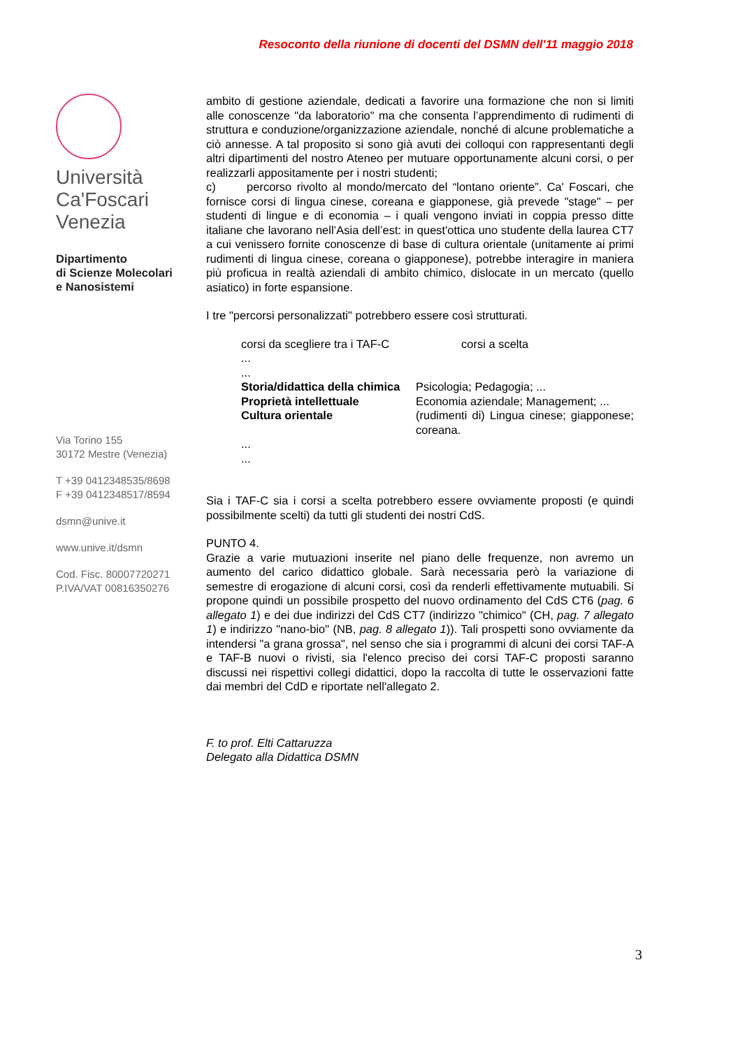Resoconto della riunione di docenti del DSMN dell'11 maggio 2018
Università
Ca'Foscari
Venezia
Dipartimento
di Scienze Molecolari
e Nanosistemi
Via Torino 155
30172 Mestre (Venezia)
T +39 0412348535/8698
F +39 0412348517/8594
dsmn@unive.it
www.unive.it/dsmn
Cod. Fisc. 80007720271
P.IVA/VAT 00816350276
ambito di gestione aziendale, dedicati a favorire una formazione che non si limiti alle conoscenze "da laboratorio" ma che consenta l’apprendimento di rudimenti di struttura e conduzione/organizzazione aziendale, nonché di alcune problematiche a ciò annesse. A tal proposito si sono già avuti dei colloqui con rappresentanti degli altri dipartimenti del nostro Ateneo per mutuare opportunamente alcuni corsi, o per realizzarli appositamente per i nostri studenti;
c) percorso rivolto al mondo/mercato del “lontano oriente”. Ca' Foscari, che fornisce corsi di lingua cinese, coreana e giapponese, già prevede "stage" – per studenti di lingue e di economia – i quali vengono inviati in coppia presso ditte italiane che lavorano nell’Asia dell’est: in quest'ottica uno studente della laurea CT7 a cui venissero fornite conoscenze di base di cultura orientale (unitamente ai primi rudimenti di lingua cinese, coreana o giapponese), potrebbe interagire in maniera più proficua in realtà aziendali di ambito chimico, dislocate in un mercato (quello asiatico) in forte espansione.
I tre "percorsi personalizzati" potrebbero essere così strutturati.
| corsi da scegliere tra i TAF-C | corsi a scelta |
| ... | |
| ... | |
| Storia/didattica della chimica | Psicologia; Pedagogia; ... |
| Proprietà intellettuale | Economia aziendale; Management; ... |
| Cultura orientale | (rudimenti di) Lingua cinese; giapponese; coreana. |
| ... | |
| ... | |
Sia i TAF-C sia i corsi a scelta potrebbero essere ovviamente proposti (e quindi possibilmente scelti) da tutti gli studenti dei nostri CdS.
PUNTO 4.
Grazie a varie mutuazioni inserite nel piano delle frequenze, non avremo un aumento del carico didattico globale. Sarà necessaria però la variazione di semestre di erogazione di alcuni corsi, così da renderli effettivamente mutuabili. Si propone quindi un possibile prospetto del nuovo ordinamento del CdS CT6 (pag. 6 allegato 1) e dei due indirizzi del CdS CT7 (indirizzo "chimico" (CH, pag. 7 allegato 1) e indirizzo "nano-bio" (NB, pag. 8 allegato 1)). Tali prospetti sono ovviamente da intendersi "a grana grossa", nel senso che sia i programmi di alcuni dei corsi TAF-A e TAF-B nuovi o rivisti, sia l'elenco preciso dei corsi TAF-C proposti saranno discussi nei rispettivi collegi didattici, dopo la raccolta di tutte le osservazioni fatte dai membri del CdD e riportate nell'allegato 2.
F. to prof. Elti Cattaruzza
Delegato alla Didattica DSMN
3